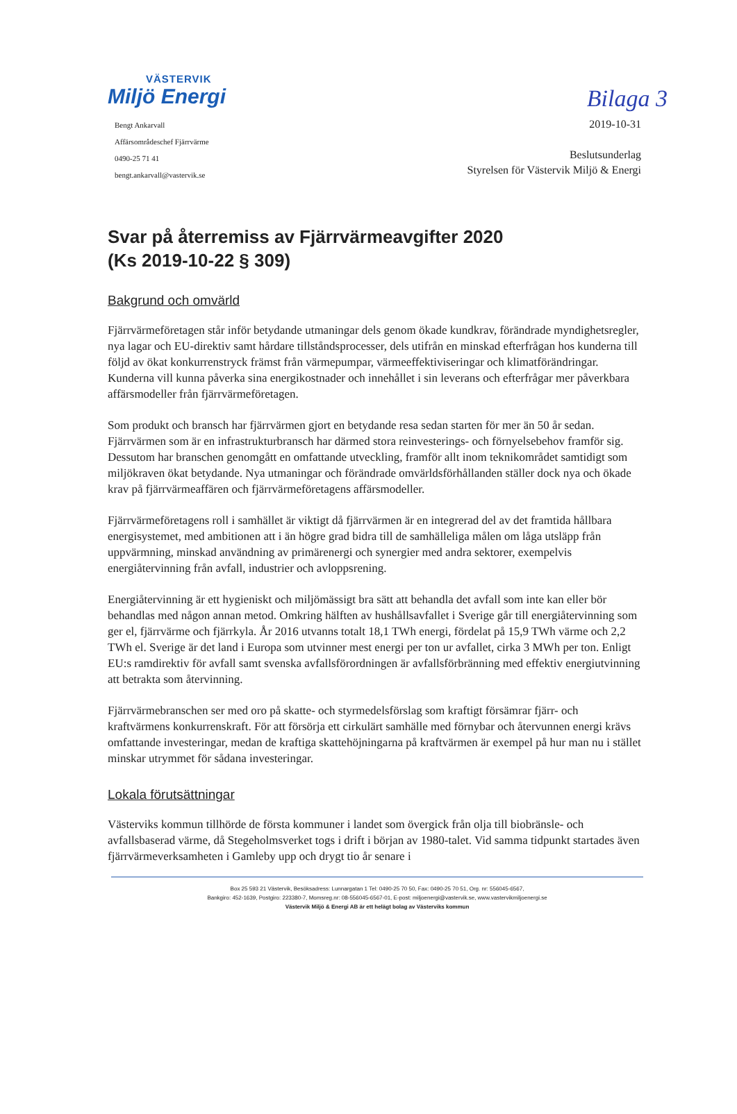Bilaga 3
VÄSTERVIK
Miljö Energi
Bengt Ankarvall
Affärsområdeschef Fjärrvärme
0490-25 71 41
bengt.ankarvall@vastervik.se
2019-10-31
Beslutsunderlag
Styrelsen för Västervik Miljö & Energi
Svar på återremiss av Fjärrvärmeavgifter 2020
(Ks 2019-10-22 § 309)
Bakgrund och omvärld
Fjärrvärmeföretagen står inför betydande utmaningar dels genom ökade kundkrav, förändrade myndighetsregler, nya lagar och EU-direktiv samt hårdare tillståndsprocesser, dels utifrån en minskad efterfrågan hos kunderna till följd av ökat konkurrenstryck främst från värmepumpar, värmeeffektiviseringar och klimatförändringar. Kunderna vill kunna påverka sina energikostnader och innehållet i sin leverans och efterfrågar mer påverkbara affärsmodeller från fjärrvärmeföretagen.
Som produkt och bransch har fjärrvärmen gjort en betydande resa sedan starten för mer än 50 år sedan. Fjärrvärmen som är en infrastrukturbransch har därmed stora reinvesterings- och förnyelsebehov framför sig. Dessutom har branschen genomgått en omfattande utveckling, framför allt inom teknikområdet samtidigt som miljökraven ökat betydande. Nya utmaningar och förändrade omvärldsförhållanden ställer dock nya och ökade krav på fjärrvärmeaffären och fjärrvärmeföretagens affärsmodeller.
Fjärrvärmeföretagens roll i samhället är viktigt då fjärrvärmen är en integrerad del av det framtida hållbara energisystemet, med ambitionen att i än högre grad bidra till de samhälleliga målen om låga utsläpp från uppvärmning, minskad användning av primärenergi och synergier med andra sektorer, exempelvis energiåtervinning från avfall, industrier och avloppsrening.
Energiåtervinning är ett hygieniskt och miljömässigt bra sätt att behandla det avfall som inte kan eller bör behandlas med någon annan metod. Omkring hälften av hushållsavfallet i Sverige går till energiåtervinning som ger el, fjärrvärme och fjärrkyla. År 2016 utvanns totalt 18,1 TWh energi, fördelat på 15,9 TWh värme och 2,2 TWh el. Sverige är det land i Europa som utvinner mest energi per ton ur avfallet, cirka 3 MWh per ton. Enligt EU:s ramdirektiv för avfall samt svenska avfallsförordningen är avfallsförbränning med effektiv energiutvinning att betrakta som återvinning.
Fjärrvärmebranschen ser med oro på skatte- och styrmedelsförslag som kraftigt försämrar fjärr- och kraftvärmens konkurrenskraft. För att försörja ett cirkulärt samhälle med förnybar och återvunnen energi krävs omfattande investeringar, medan de kraftiga skattehöjningarna på kraftvärmen är exempel på hur man nu i stället minskar utrymmet för sådana investeringar.
Lokala förutsättningar
Västerviks kommun tillhörde de första kommuner i landet som övergick från olja till biobränsle- och avfallsbaserad värme, då Stegeholmsverket togs i drift i början av 1980-talet. Vid samma tidpunkt startades även fjärrvärmeverksamheten i Gamleby upp och drygt tio år senare i
Box 25 593 21 Västervik, Besöksadress: Lunnargatan 1 Tel: 0490-25 70 50, Fax: 0490-25 70 51, Org. nr: 556045-6567,
Bankgiro: 452-1639, Postgiro: 223380-7, Momsreg.nr: 08-556045-6567-01, E-post: miljoenergi@vastervik.se, www.vastervikmiljoenergi.se
Västervik Miljö & Energi AB är ett helägt bolag av Västerviks kommun